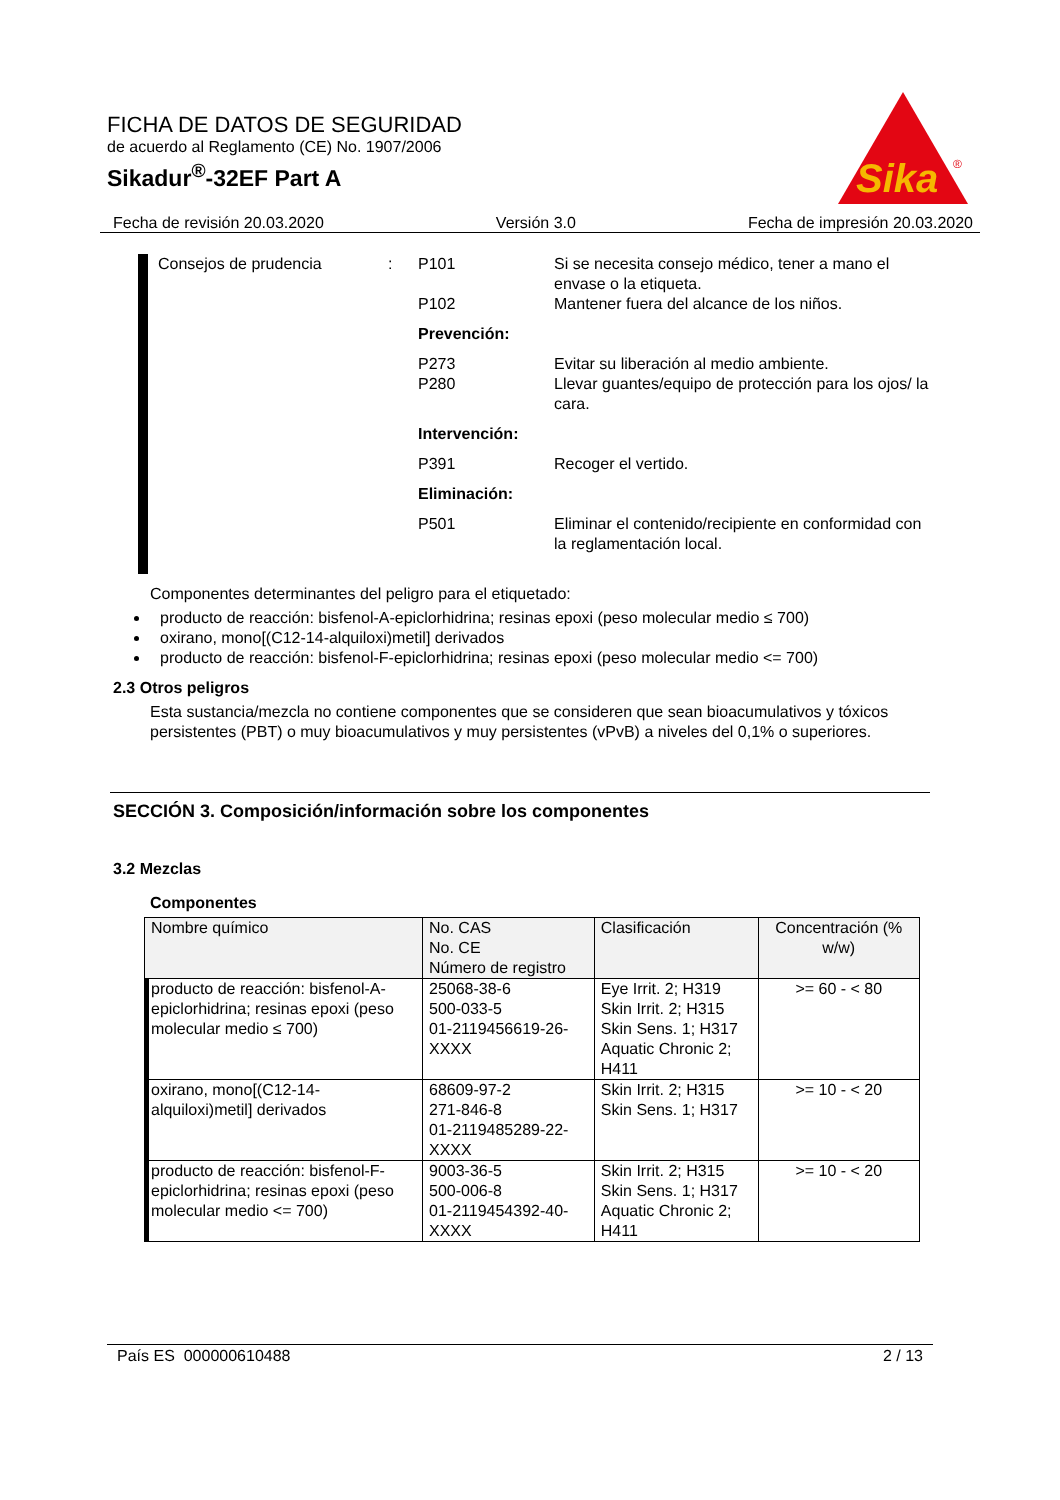FICHA DE DATOS DE SEGURIDAD
de acuerdo al Reglamento (CE) No. 1907/2006
Sikadur<sup>®</sup>-32EF Part A
Sika
®
Fecha de revisión 20.03.2020 Versión 3.0 Fecha de impresión 20.03.2020
Consejos de prudencia
:
P101
Si se necesita consejo médico, tener a mano el envase o la etiqueta.
P102
Mantener fuera del alcance de los niños.
Prevención:
P273
Evitar su liberación al medio ambiente.
P280
Llevar guantes/equipo de protección para los ojos/ la cara.
Intervención:
P391
Recoger el vertido.
Eliminación:
P501
Eliminar el contenido/recipiente en conformidad con la reglamentación local.
Componentes determinantes del peligro para el etiquetado:
producto de reacción: bisfenol-A-epiclorhidrina; resinas epoxi (peso molecular medio ≤ 700)
oxirano, mono[(C12-14-alquiloxi)metil] derivados
producto de reacción: bisfenol-F-epiclorhidrina; resinas epoxi (peso molecular medio <= 700)
2.3 Otros peligros
Esta sustancia/mezcla no contiene componentes que se consideren que sean bioacumulativos y tóxicos persistentes (PBT) o muy bioacumulativos y muy persistentes (vPvB) a niveles del 0,1% o superiores.
SECCIÓN 3. Composición/información sobre los componentes
3.2 Mezclas
Componentes
| Nombre químico | No. CAS No. CE Número de registro | Clasificación | Concentración (% w/w) |
| --- | --- | --- | --- |
| producto de reacción: bisfenol-A-epiclorhidrina; resinas epoxi (peso molecular medio ≤ 700) | 25068-38-6 500-033-5 01-2119456619-26-XXXX | Eye Irrit. 2; H319 Skin Irrit. 2; H315 Skin Sens. 1; H317 Aquatic Chronic 2; H411 | >= 60 - < 80 |
| oxirano, mono[(C12-14-alquiloxi)metil] derivados | 68609-97-2 271-846-8 01-2119485289-22-XXXX | Skin Irrit. 2; H315 Skin Sens. 1; H317 | >= 10 - < 20 |
| producto de reacción: bisfenol-F-epiclorhidrina; resinas epoxi (peso molecular medio <= 700) | 9003-36-5 500-006-8 01-2119454392-40-XXXX | Skin Irrit. 2; H315 Skin Sens. 1; H317 Aquatic Chronic 2; H411 | >= 10 - < 20 |
País ES 000000610488 2 / 13